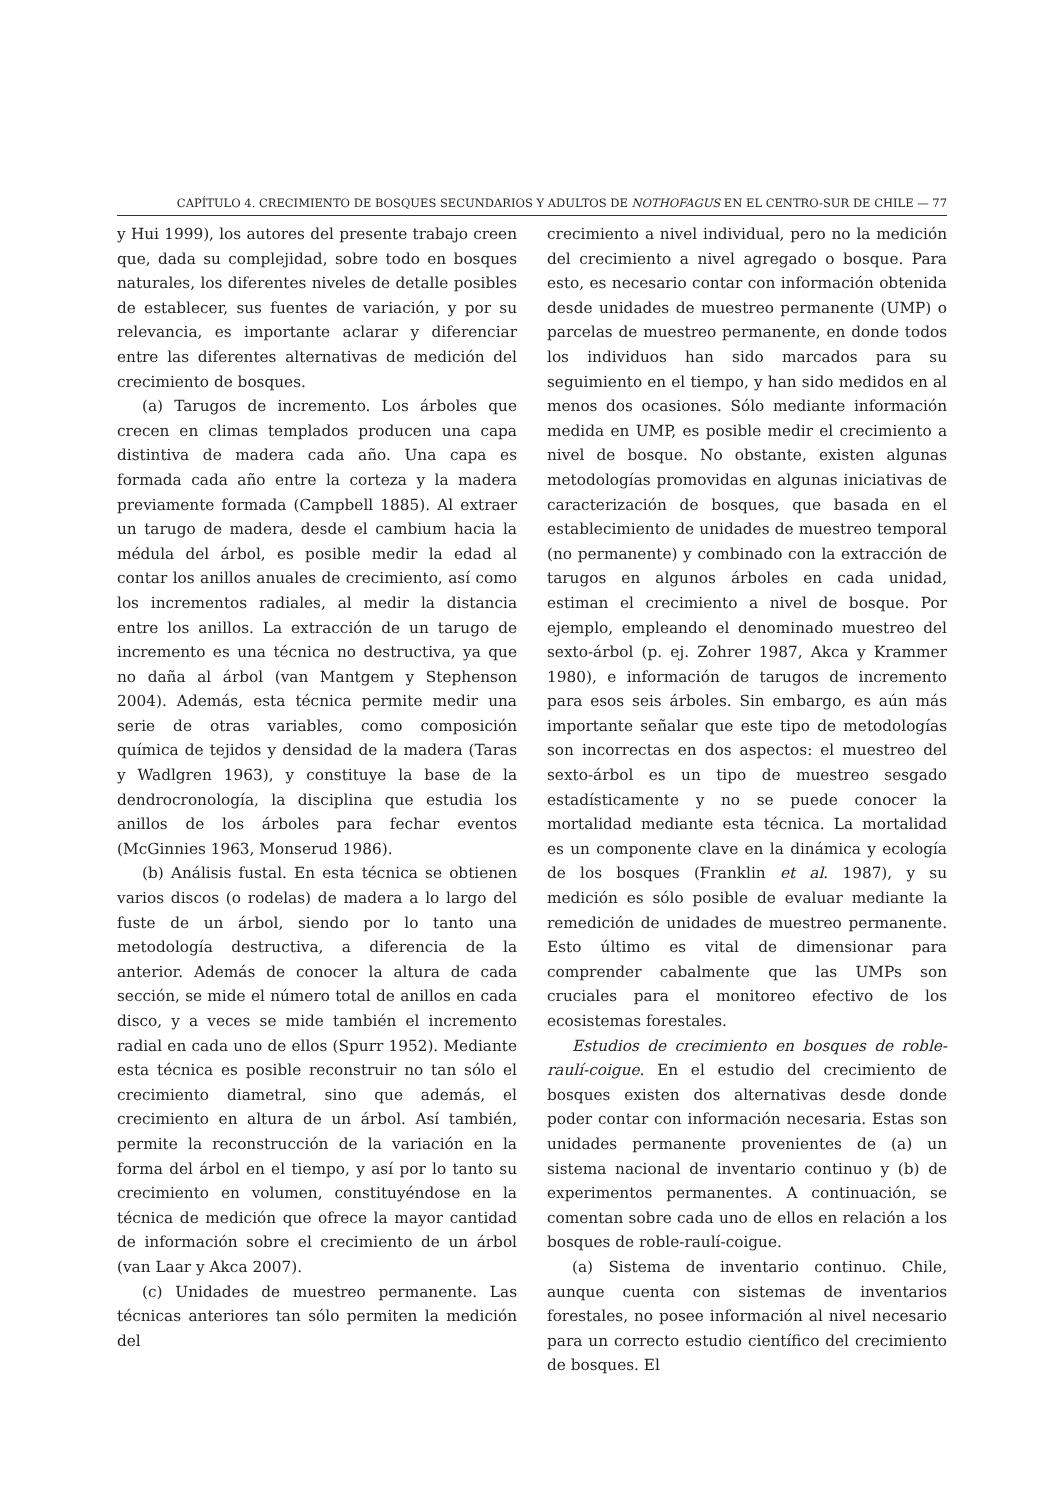CAPÍTULO 4. CRECIMIENTO DE BOSQUES SECUNDARIOS Y ADULTOS DE NOTHOFAGUS EN EL CENTRO-SUR DE CHILE — 77
y Hui 1999), los autores del presente trabajo creen que, dada su complejidad, sobre todo en bosques naturales, los diferentes niveles de detalle posibles de establecer, sus fuentes de variación, y por su relevancia, es importante aclarar y diferenciar entre las diferentes alternativas de medición del crecimiento de bosques.
(a) Tarugos de incremento. Los árboles que crecen en climas templados producen una capa distintiva de madera cada año. Una capa es formada cada año entre la corteza y la madera previamente formada (Campbell 1885). Al extraer un tarugo de madera, desde el cambium hacia la médula del árbol, es posible medir la edad al contar los anillos anuales de crecimiento, así como los incrementos radiales, al medir la distancia entre los anillos. La extracción de un tarugo de incremento es una técnica no destructiva, ya que no daña al árbol (van Mantgem y Stephenson 2004). Además, esta técnica permite medir una serie de otras variables, como composición química de tejidos y densidad de la madera (Taras y Wadlgren 1963), y constituye la base de la dendrocronología, la disciplina que estudia los anillos de los árboles para fechar eventos (McGinnies 1963, Monserud 1986).
(b) Análisis fustal. En esta técnica se obtienen varios discos (o rodelas) de madera a lo largo del fuste de un árbol, siendo por lo tanto una metodología destructiva, a diferencia de la anterior. Además de conocer la altura de cada sección, se mide el número total de anillos en cada disco, y a veces se mide también el incremento radial en cada uno de ellos (Spurr 1952). Mediante esta técnica es posible reconstruir no tan sólo el crecimiento diametral, sino que además, el crecimiento en altura de un árbol. Así también, permite la reconstrucción de la variación en la forma del árbol en el tiempo, y así por lo tanto su crecimiento en volumen, constituyéndose en la técnica de medición que ofrece la mayor cantidad de información sobre el crecimiento de un árbol (van Laar y Akca 2007).
(c) Unidades de muestreo permanente. Las técnicas anteriores tan sólo permiten la medición del
crecimiento a nivel individual, pero no la medición del crecimiento a nivel agregado o bosque. Para esto, es necesario contar con información obtenida desde unidades de muestreo permanente (UMP) o parcelas de muestreo permanente, en donde todos los individuos han sido marcados para su seguimiento en el tiempo, y han sido medidos en al menos dos ocasiones. Sólo mediante información medida en UMP, es posible medir el crecimiento a nivel de bosque. No obstante, existen algunas metodologías promovidas en algunas iniciativas de caracterización de bosques, que basada en el establecimiento de unidades de muestreo temporal (no permanente) y combinado con la extracción de tarugos en algunos árboles en cada unidad, estiman el crecimiento a nivel de bosque. Por ejemplo, empleando el denominado muestreo del sexto-árbol (p. ej. Zohrer 1987, Akca y Krammer 1980), e información de tarugos de incremento para esos seis árboles. Sin embargo, es aún más importante señalar que este tipo de metodologías son incorrectas en dos aspectos: el muestreo del sexto-árbol es un tipo de muestreo sesgado estadísticamente y no se puede conocer la mortalidad mediante esta técnica. La mortalidad es un componente clave en la dinámica y ecología de los bosques (Franklin et al. 1987), y su medición es sólo posible de evaluar mediante la remedición de unidades de muestreo permanente. Esto último es vital de dimensionar para comprender cabalmente que las UMPs son cruciales para el monitoreo efectivo de los ecosistemas forestales.
Estudios de crecimiento en bosques de roble-raulí-coigue. En el estudio del crecimiento de bosques existen dos alternativas desde donde poder contar con información necesaria. Estas son unidades permanente provenientes de (a) un sistema nacional de inventario continuo y (b) de experimentos permanentes. A continuación, se comentan sobre cada uno de ellos en relación a los bosques de roble-raulí-coigue.
(a) Sistema de inventario continuo. Chile, aunque cuenta con sistemas de inventarios forestales, no posee información al nivel necesario para un correcto estudio científico del crecimiento de bosques. El